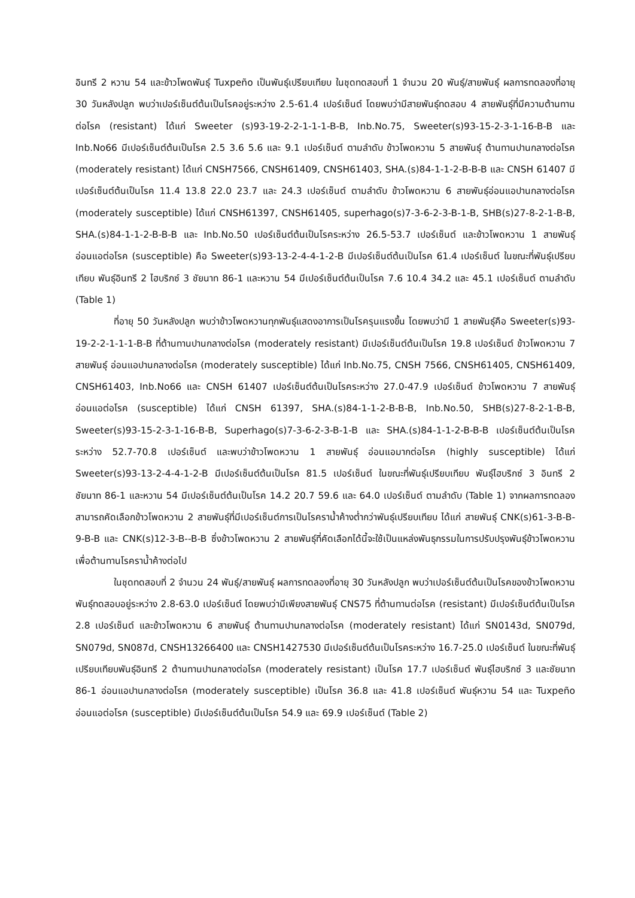อินทรี 2 หวาน 54 และข้าวโพดพันธุ์ Tuxpeño เป็นพันธุ์เปรียบเทียบ ในชุดทดสอบที่ 1 จำนวน 20 พันธุ์/สายพันธุ์ ผลการทดลองที่อายุ 30 วันหลังปลูก พบว่าเปอร์เซ็นต์ต้นเป็นโรคอยู่ระหว่าง 2.5-61.4 เปอร์เซ็นต์ โดยพบว่ามีสายพันธุ์ทดสอบ 4 สายพันธุ์ที่มีความต้านทานต่อโรค (resistant) ได้แก่ Sweeter (s)93-19-2-2-1-1-1-B-B, Inb.No.75, Sweeter(s)93-15-2-3-1-16-B-B และ Inb.No66 มีเปอร์เซ็นต์ต้นเป็นโรค 2.5 3.6 5.6 และ 9.1 เปอร์เซ็นต์ ตามลำดับ ข้าวโพดหวาน 5 สายพันธุ์ ต้านทานปานกลางต่อโรค (moderately resistant) ได้แก่ CNSH7566, CNSH61409, CNSH61403, SHA.(s)84-1-1-2-B-B-B และ CNSH 61407 มีเปอร์เซ็นต์ต้นเป็นโรค 11.4 13.8 22.0 23.7 และ 24.3 เปอร์เซ็นต์ ตามลำดับ ข้าวโพดหวาน 6 สายพันธุ์อ่อนแอปานกลางต่อโรค (moderately susceptible) ได้แก่ CNSH61397, CNSH61405, superhago(s)7-3-6-2-3-B-1-B, SHB(s)27-8-2-1-B-B, SHA.(s)84-1-1-2-B-B-B และ Inb.No.50 เปอร์เซ็นต์ต้นเป็นโรคระหว่าง 26.5-53.7 เปอร์เซ็นต์ และข้าวโพดหวาน 1 สายพันธุ์อ่อนแอต่อโรค (susceptible) คือ Sweeter(s)93-13-2-4-4-1-2-B มีเปอร์เซ็นต์ต้นเป็นโรค 61.4 เปอร์เซ็นต์ ในขณะที่พันธุ์เปรียบเทียบ พันธุ์อินทรี 2 ไฮบริกซ์ 3 ชัยนาท 86-1 และหวาน 54 มีเปอร์เซ็นต์ต้นเป็นโรค 7.6 10.4 34.2 และ 45.1 เปอร์เซ็นต์ ตามลำดับ (Table 1)
ที่อายุ 50 วันหลังปลูก พบว่าข้าวโพดหวานทุกพันธุ์แสดงอาการเป็นโรครุนแรงขึ้น โดยพบว่ามี 1 สายพันธุ์คือ Sweeter(s)93-19-2-2-1-1-1-B-B ที่ต้านทานปานกลางต่อโรค (moderately resistant) มีเปอร์เซ็นต์ต้นเป็นโรค 19.8 เปอร์เซ็นต์ ข้าวโพดหวาน 7 สายพันธุ์ อ่อนแอปานกลางต่อโรค (moderately susceptible) ได้แก่ Inb.No.75, CNSH 7566, CNSH61405, CNSH61409, CNSH61403, Inb.No66 และ CNSH 61407 เปอร์เซ็นต์ต้นเป็นโรคระหว่าง 27.0-47.9 เปอร์เซ็นต์ ข้าวโพดหวาน 7 สายพันธุ์อ่อนแอต่อโรค (susceptible) ได้แก่ CNSH 61397, SHA.(s)84-1-1-2-B-B-B, Inb.No.50, SHB(s)27-8-2-1-B-B, Sweeter(s)93-15-2-3-1-16-B-B, Superhago(s)7-3-6-2-3-B-1-B และ SHA.(s)84-1-1-2-B-B-B เปอร์เซ็นต์ต้นเป็นโรคระหว่าง 52.7-70.8 เปอร์เซ็นต์ และพบว่าข้าวโพดหวาน 1 สายพันธุ์ อ่อนแอมากต่อโรค (highly susceptible) ได้แก่ Sweeter(s)93-13-2-4-4-1-2-B มีเปอร์เซ็นต์ต้นเป็นโรค 81.5 เปอร์เซ็นต์ ในขณะที่พันธุ์เปรียบเทียบ พันธุ์ไฮบริกซ์ 3 อินทรี 2 ชัยนาท 86-1 และหวาน 54 มีเปอร์เซ็นต์ต้นเป็นโรค 14.2 20.7 59.6 และ 64.0 เปอร์เซ็นต์ ตามลำดับ (Table 1) จากผลการทดลองสามารถคัดเลือกข้าวโพดหวาน 2 สายพันธุ์ที่มีเปอร์เซ็นต์การเป็นโรคราน้ำค้างต่ำกว่าพันธุ์เปรียบเทียบ ได้แก่ สายพันธุ์ CNK(s)61-3-B-B-9-B-B และ CNK(s)12-3-B--B-B ซึ่งข้าวโพดหวาน 2 สายพันธุ์ที่คัดเลือกได้นี้จะใช้เป็นแหล่งพันธุกรรมในการปรับปรุงพันธุ์ข้าวโพดหวานเพื่อต้านทานโรคราน้ำค้างต่อไป
ในชุดทดสอบที่ 2 จำนวน 24 พันธุ์/สายพันธุ์ ผลการทดลองที่อายุ 30 วันหลังปลูก พบว่าเปอร์เซ็นต์ต้นเป็นโรคของข้าวโพดหวานพันธุ์ทดสอบอยู่ระหว่าง 2.8-63.0 เปอร์เซ็นต์ โดยพบว่ามีเพียงสายพันธุ์ CNS75 ที่ต้านทานต่อโรค (resistant) มีเปอร์เซ็นต์ต้นเป็นโรค 2.8 เปอร์เซ็นต์ และข้าวโพดหวาน 6 สายพันธุ์ ต้านทานปานกลางต่อโรค (moderately resistant) ได้แก่ SN0143d, SN079d, SN079d, SN087d, CNSH13266400 และ CNSH1427530 มีเปอร์เซ็นต์ต้นเป็นโรคระหว่าง 16.7-25.0 เปอร์เซ็นต์ ในขณะที่พันธุ์เปรียบเทียบพันธุ์อินทรี 2 ต้านทานปานกลางต่อโรค (moderately resistant) เป็นโรค 17.7 เปอร์เซ็นต์ พันธุ์ไฮบริกซ์ 3 และชัยนาท 86-1 อ่อนแอปานกลางต่อโรค (moderately susceptible) เป็นโรค 36.8 และ 41.8 เปอร์เซ็นต์ พันธุ์หวาน 54 และ Tuxpeño อ่อนแอต่อโรค (susceptible) มีเปอร์เซ็นต์ต้นเป็นโรค 54.9 และ 69.9 เปอร์เซ็นต์ (Table 2)